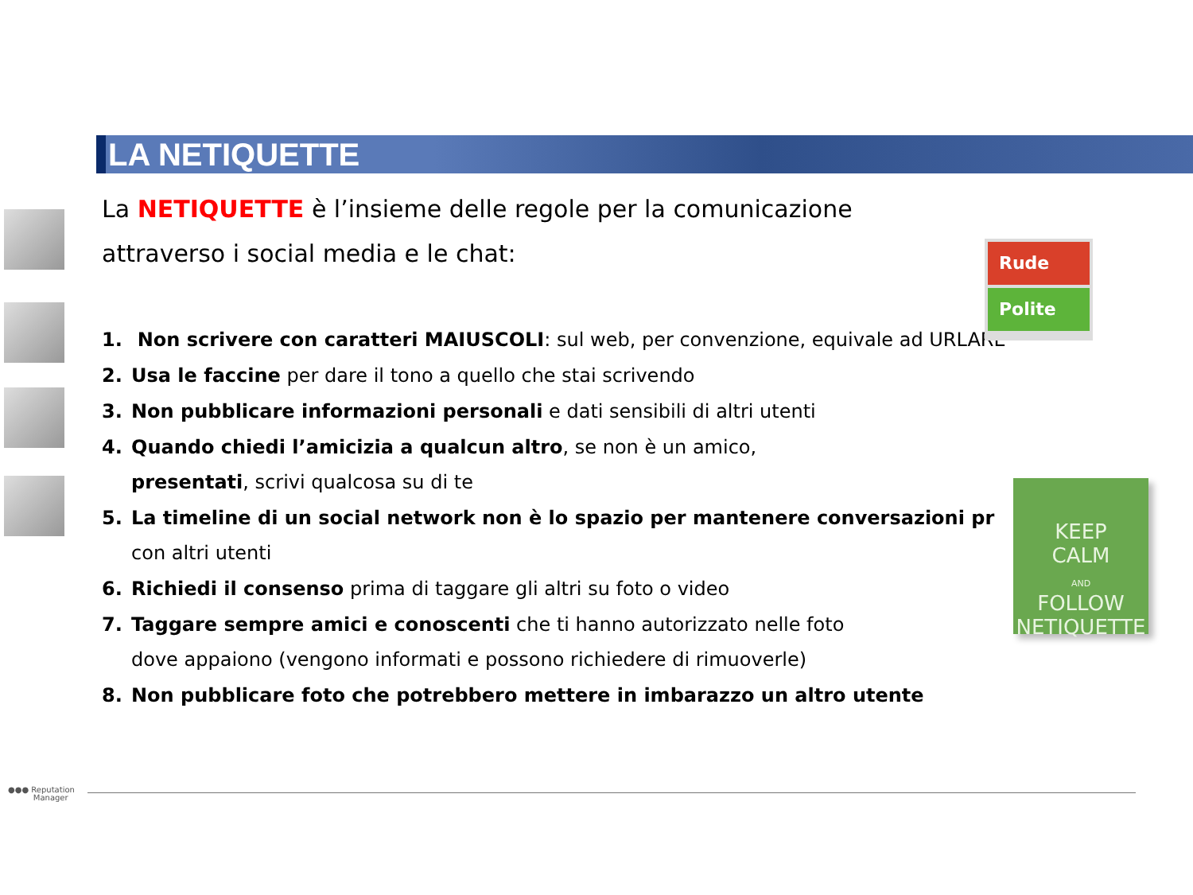LA NETIQUETTE
La NETIQUETTE è l’insieme delle regole per la comunicazione attraverso i social media e le chat:
1. Non scrivere con caratteri MAIUSCOLI: sul web, per convenzione, equivale ad URLARE
2. Usa le faccine per dare il tono a quello che stai scrivendo
3. Non pubblicare informazioni personali e dati sensibili di altri utenti
4. Quando chiedi l’amicizia a qualcun altro, se non è un amico,
presentati, scrivi qualcosa su di te
5. La timeline di un social network non è lo spazio per mantenere conversazioni pr
con altri utenti
6. Richiedi il consenso prima di taggare gli altri su foto o video
7. Taggare sempre amici e conoscenti che ti hanno autorizzato nelle foto
dove appaiono (vengono informati e possono richiedere di rimuoverle)
8. Non pubblicare foto che potrebbero mettere in imbarazzo un altro utente
Rude
Polite
KEEP
CALM
AND
FOLLOW
NETIQUETTE
●●● Reputation
Manager